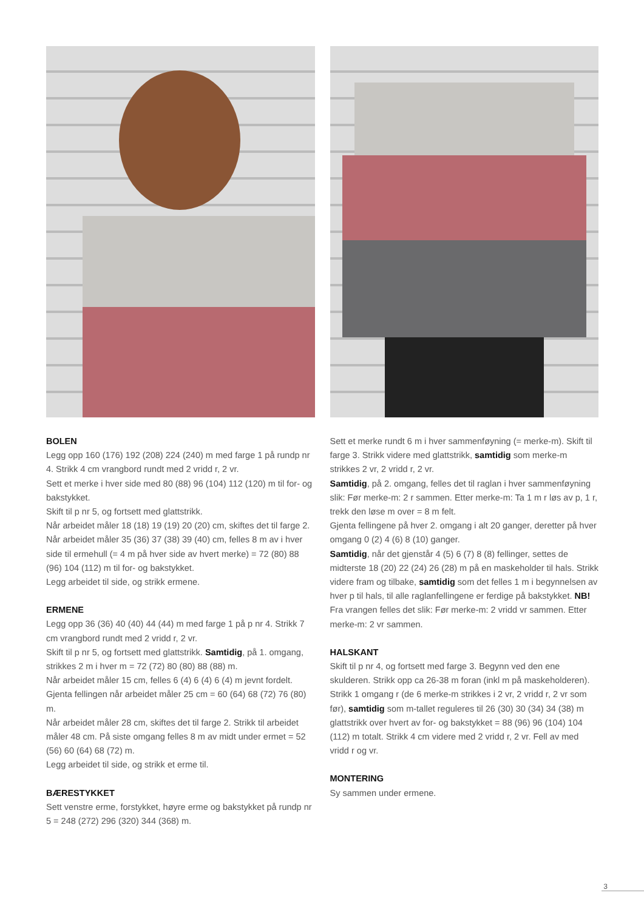BOLEN
Legg opp 160 (176) 192 (208) 224 (240) m med farge 1 på rundp nr 4. Strikk 4 cm vrangbord rundt med 2 vridd r, 2 vr.
Sett et merke i hver side med 80 (88) 96 (104) 112 (120) m til for- og bakstykket.
Skift til p nr 5, og fortsett med glattstrikk.
Når arbeidet måler 18 (18) 19 (19) 20 (20) cm, skiftes det til farge 2.
Når arbeidet måler 35 (36) 37 (38) 39 (40) cm, felles 8 m av i hver side til ermehull (= 4 m på hver side av hvert merke) = 72 (80) 88 (96) 104 (112) m til for- og bakstykket.
Legg arbeidet til side, og strikk ermene.
ERMENE
Legg opp 36 (36) 40 (40) 44 (44) m med farge 1 på p nr 4. Strikk 7 cm vrangbord rundt med 2 vridd r, 2 vr.
Skift til p nr 5, og fortsett med glattstrikk. Samtidig, på 1. omgang, strikkes 2 m i hver m = 72 (72) 80 (80) 88 (88) m.
Når arbeidet måler 15 cm, felles 6 (4) 6 (4) 6 (4) m jevnt fordelt.
Gjenta fellingen når arbeidet måler 25 cm = 60 (64) 68 (72) 76 (80) m.
Når arbeidet måler 28 cm, skiftes det til farge 2. Strikk til arbeidet måler 48 cm. På siste omgang felles 8 m av midt under ermet = 52 (56) 60 (64) 68 (72) m.
Legg arbeidet til side, og strikk et erme til.
BÆRESTYKKET
Sett venstre erme, forstykket, høyre erme og bakstykket på rundp nr 5 = 248 (272) 296 (320) 344 (368) m.
Sett et merke rundt 6 m i hver sammenføyning (= merke-m). Skift til farge 3. Strikk videre med glattstrikk, samtidig som merke-m strikkes 2 vr, 2 vridd r, 2 vr.
Samtidig, på 2. omgang, felles det til raglan i hver sammenføyning slik: Før merke-m: 2 r sammen. Etter merke-m: Ta 1 m r løs av p, 1 r, trekk den løse m over = 8 m felt.
Gjenta fellingene på hver 2. omgang i alt 20 ganger, deretter på hver omgang 0 (2) 4 (6) 8 (10) ganger.
Samtidig, når det gjenstår 4 (5) 6 (7) 8 (8) fellinger, settes de midterste 18 (20) 22 (24) 26 (28) m på en maskeholder til hals. Strikk videre fram og tilbake, samtidig som det felles 1 m i begynnelsen av hver p til hals, til alle raglanfellingene er ferdige på bakstykket. NB! Fra vrangen felles det slik: Før merke-m: 2 vridd vr sammen. Etter merke-m: 2 vr sammen.
HALSKANT
Skift til p nr 4, og fortsett med farge 3. Begynn ved den ene skulderen. Strikk opp ca 26-38 m foran (inkl m på maskeholderen). Strikk 1 omgang r (de 6 merke-m strikkes i 2 vr, 2 vridd r, 2 vr som før), samtidig som m-tallet reguleres til 26 (30) 30 (34) 34 (38) m glattstrikk over hvert av for- og bakstykket = 88 (96) 96 (104) 104 (112) m totalt. Strikk 4 cm videre med 2 vridd r, 2 vr. Fell av med vridd r og vr.
MONTERING
Sy sammen under ermene.
3